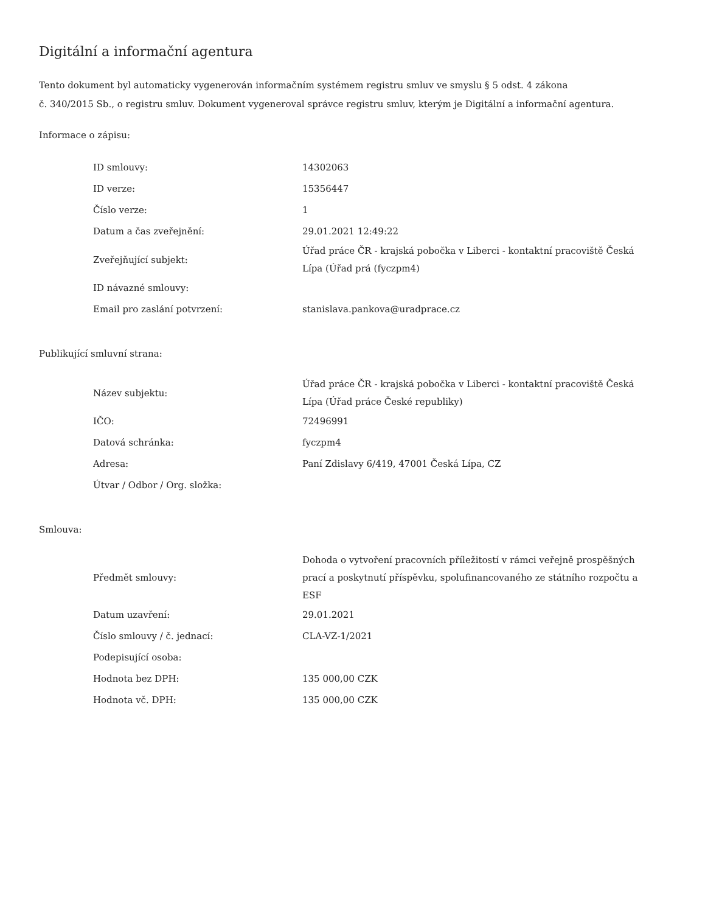Digitální a informační agentura
Tento dokument byl automaticky vygenerován informačním systémem registru smluv ve smyslu § 5 odst. 4 zákona
č. 340/2015 Sb., o registru smluv. Dokument vygeneroval správce registru smluv, kterým je Digitální a informační agentura.
Informace o zápisu:
| ID smlouvy: | 14302063 |
| ID verze: | 15356447 |
| Číslo verze: | 1 |
| Datum a čas zveřejnění: | 29.01.2021 12:49:22 |
| Zveřejňující subjekt: | Úřad práce ČR - krajská pobočka v Liberci - kontaktní pracoviště Česká Lípa (Úřad prá (fyczpm4) |
| ID návazné smlouvy: | |
| Email pro zaslání potvrzení: | stanislava.pankova@uradprace.cz |
Publikující smluvní strana:
| Název subjektu: | Úřad práce ČR - krajská pobočka v Liberci - kontaktní pracoviště Česká Lípa (Úřad práce České republiky) |
| IČO: | 72496991 |
| Datová schránka: | fyczpm4 |
| Adresa: | Paní Zdislavy 6/419, 47001 Česká Lípa, CZ |
| Útvar / Odbor / Org. složka: | |
Smlouva:
| Předmět smlouvy: | Dohoda o vytvoření pracovních příležitostí v rámci veřejně prospěšných prací a poskytnutí příspěvku, spolufinancovaného ze státního rozpočtu a ESF |
| Datum uzavření: | 29.01.2021 |
| Číslo smlouvy / č. jednací: | CLA-VZ-1/2021 |
| Podepisující osoba: | |
| Hodnota bez DPH: | 135 000,00 CZK |
| Hodnota vč. DPH: | 135 000,00 CZK |